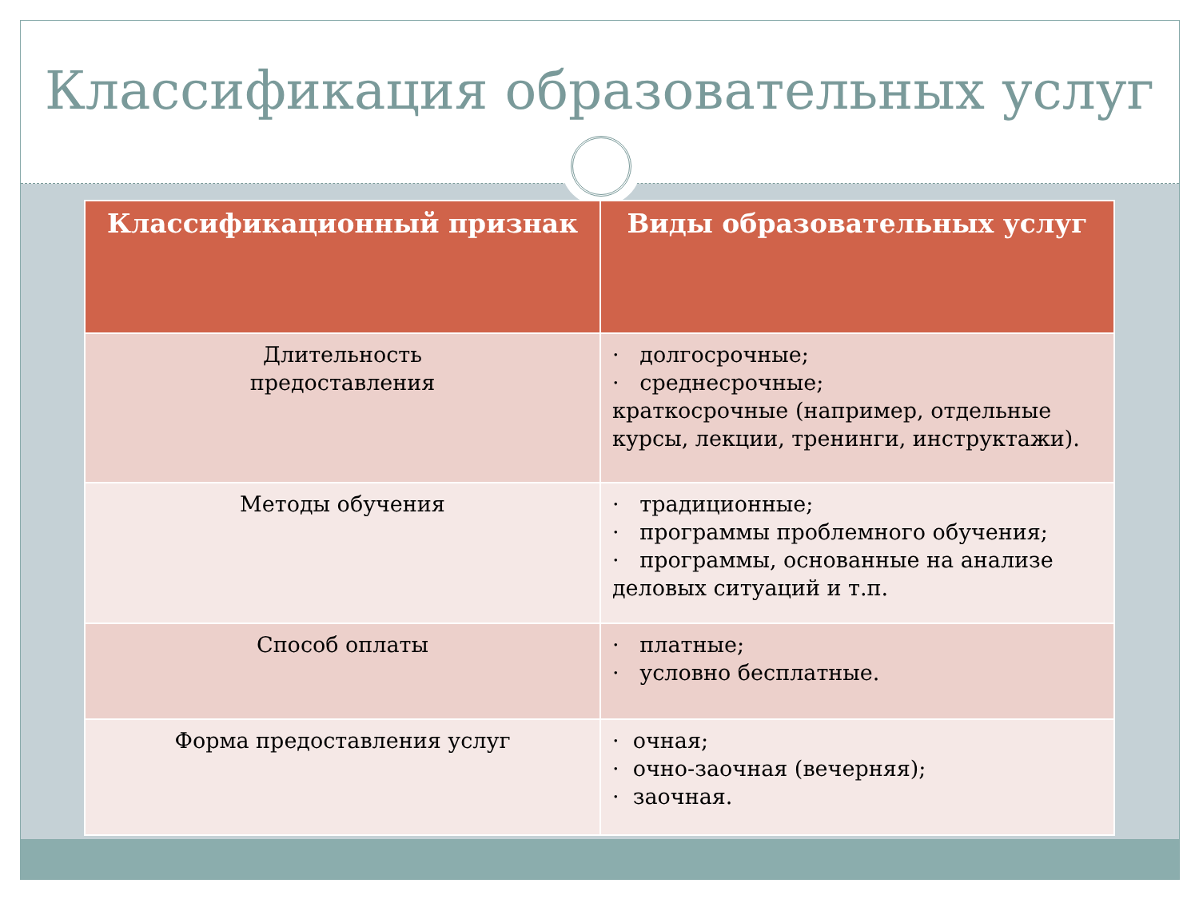Классификация образовательных услуг
| Классификационный признак | Виды образовательных услуг |
| --- | --- |
| Длительность предоставления | · долгосрочные; · среднесрочные; краткосрочные (например, отдельные курсы, лекции, тренинги, инструктажи). |
| Методы обучения | · традиционные; · программы проблемного обучения; · программы, основанные на анализе деловых ситуаций и т.п. |
| Способ оплаты | · платные; · условно бесплатные. |
| Форма предоставления услуг | · очная; · очно-заочная (вечерняя); · заочная. |